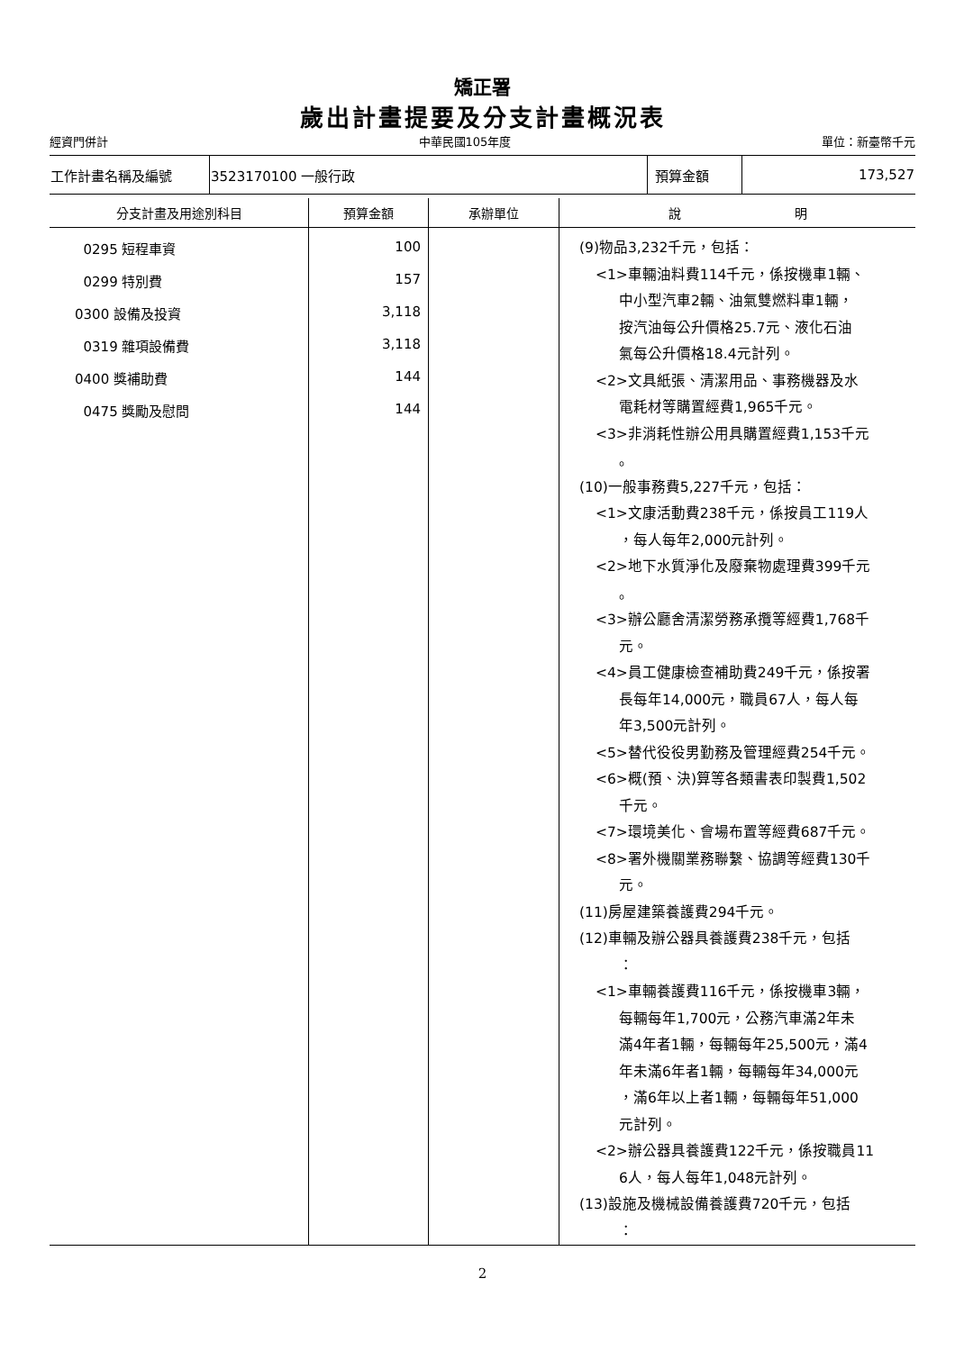矯正署
歲出計畫提要及分支計畫概況表
經資門併計 中華民國105年度 單位：新臺幣千元
| 工作計畫名稱及編號 | 3523170100 一般行政 | 預算金額 | 173,527 |
| 分支計畫及用途別科目 | 預算金額 | 承辦單位 | 說 明 |
| --- | --- | --- | --- |
| 0295 短程車資 0299 特別費 0300 設備及投資 0319 雜項設備費 0400 獎補助費 0475 獎勵及慰問 | 100 157 3,118 3,118 144 144 | | (9)物品3,232千元，包括： <1>車輛油料費114千元，係按機車1輛、 中小型汽車2輛、油氣雙燃料車1輛， 按汽油每公升價格25.7元、液化石油 氣每公升價格18.4元計列。 <2>文具紙張、清潔用品、事務機器及水 電耗材等購置經費1,965千元。 <3>非消耗性辦公用具購置經費1,153千元 。 (10)一般事務費5,227千元，包括： <1>文康活動費238千元，係按員工119人 ，每人每年2,000元計列。 <2>地下水質淨化及廢棄物處理費399千元 。 <3>辦公廳舍清潔勞務承攬等經費1,768千 元。 <4>員工健康檢查補助費249千元，係按署 長每年14,000元，職員67人，每人每 年3,500元計列。 <5>替代役役男勤務及管理經費254千元。 <6>概(預、決)算等各類書表印製費1,502 千元。 <7>環境美化、會場布置等經費687千元。 <8>署外機關業務聯繫、協調等經費130千 元。 (11)房屋建築養護費294千元。 (12)車輛及辦公器具養護費238千元，包括 ： <1>車輛養護費116千元，係按機車3輛， 每輛每年1,700元，公務汽車滿2年未 滿4年者1輛，每輛每年25,500元，滿4 年未滿6年者1輛，每輛每年34,000元 ，滿6年以上者1輛，每輛每年51,000 元計列。 <2>辦公器具養護費122千元，係按職員11 6人，每人每年1,048元計列。 (13)設施及機械設備養護費720千元，包括 ： |
2